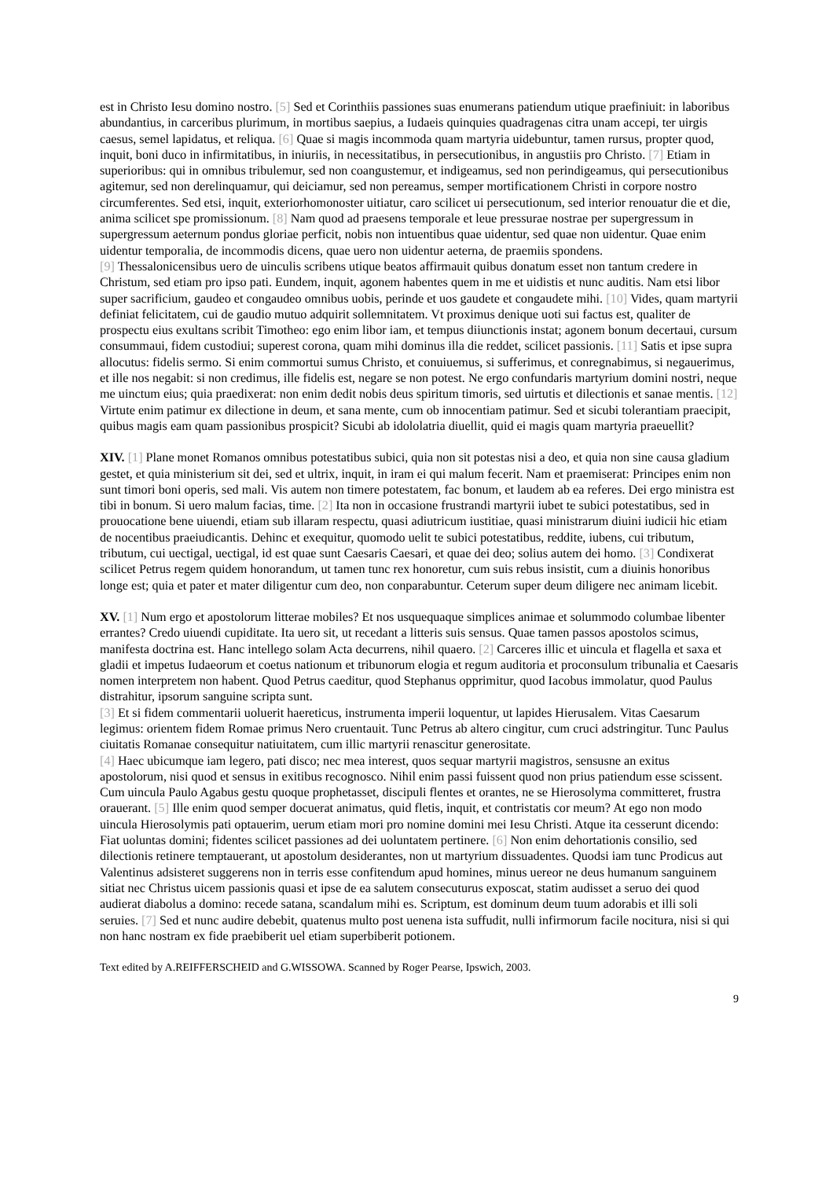est in Christo Iesu domino nostro. [5] Sed et Corinthiis passiones suas enumerans patiendum utique praefiniuit: in laboribus abundantius, in carceribus plurimum, in mortibus saepius, a Iudaeis quinquies quadragenas citra unam accepi, ter uirgis caesus, semel lapidatus, et reliqua. [6] Quae si magis incommoda quam martyria uidebuntur, tamen rursus, propter quod, inquit, boni duco in infirmitatibus, in iniuriis, in necessitatibus, in persecutionibus, in angustiis pro Christo. [7] Etiam in superioribus: qui in omnibus tribulemur, sed non coangustemur, et indigeamus, sed non perindigeamus, qui persecutionibus agitemur, sed non derelinquamur, qui deiciamur, sed non pereamus, semper mortificationem Christi in corpore nostro circumferentes. Sed etsi, inquit, exteriorhomonoster uitiatur, caro scilicet ui persecutionum, sed interior renouatur die et die, anima scilicet spe promissionum. [8] Nam quod ad praesens temporale et leue pressurae nostrae per supergressum in supergressum aeternum pondus gloriae perficit, nobis non intuentibus quae uidentur, sed quae non uidentur. Quae enim uidentur temporalia, de incommodis dicens, quae uero non uidentur aeterna, de praemiis spondens.
[9] Thessalonicensibus uero de uinculis scribens utique beatos affirmauit quibus donatum esset non tantum credere in Christum, sed etiam pro ipso pati. Eundem, inquit, agonem habentes quem in me et uidistis et nunc auditis. Nam etsi libor super sacrificium, gaudeo et congaudeo omnibus uobis, perinde et uos gaudete et congaudete mihi. [10] Vides, quam martyrii definiat felicitatem, cui de gaudio mutuo adquirit sollemnitatem. Vt proximus denique uoti sui factus est, qualiter de prospectu eius exultans scribit Timotheo: ego enim libor iam, et tempus diiunctionis instat; agonem bonum decertaui, cursum consummaui, fidem custodiui; superest corona, quam mihi dominus illa die reddet, scilicet passionis. [11] Satis et ipse supra allocutus: fidelis sermo. Si enim commortui sumus Christo, et conuiuemus, si sufferimus, et conregnabimus, si negauerimus, et ille nos negabit: si non credimus, ille fidelis est, negare se non potest. Ne ergo confundaris martyrium domini nostri, neque me uinctum eius; quia praedixerat: non enim dedit nobis deus spiritum timoris, sed uirtutis et dilectionis et sanae mentis. [12] Virtute enim patimur ex dilectione in deum, et sana mente, cum ob innocentiam patimur. Sed et sicubi tolerantiam praecipit, quibus magis eam quam passionibus prospicit? Sicubi ab idololatria diuellit, quid ei magis quam martyria praeuellit?
XIV. [1] Plane monet Romanos omnibus potestatibus subici, quia non sit potestas nisi a deo, et quia non sine causa gladium gestet, et quia ministerium sit dei, sed et ultrix, inquit, in iram ei qui malum fecerit. Nam et praemiserat: Principes enim non sunt timori boni operis, sed mali. Vis autem non timere potestatem, fac bonum, et laudem ab ea referes. Dei ergo ministra est tibi in bonum. Si uero malum facias, time. [2] Ita non in occasione frustrandi martyrii iubet te subici potestatibus, sed in prouocatione bene uiuendi, etiam sub illaram respectu, quasi adiutricum iustitiae, quasi ministrarum diuini iudicii hic etiam de nocentibus praeiudicantis. Dehinc et exequitur, quomodo uelit te subici potestatibus, reddite, iubens, cui tributum, tributum, cui uectigal, uectigal, id est quae sunt Caesaris Caesari, et quae dei deo; solius autem dei homo. [3] Condixerat scilicet Petrus regem quidem honorandum, ut tamen tunc rex honoretur, cum suis rebus insistit, cum a diuinis honoribus longe est; quia et pater et mater diligentur cum deo, non conparabuntur. Ceterum super deum diligere nec animam licebit.
XV. [1] Num ergo et apostolorum litterae mobiles? Et nos usquequaque simplices animae et solummodo columbae libenter errantes? Credo uiuendi cupiditate. Ita uero sit, ut recedant a litteris suis sensus. Quae tamen passos apostolos scimus, manifesta doctrina est. Hanc intellego solam Acta decurrens, nihil quaero. [2] Carceres illic et uincula et flagella et saxa et gladii et impetus Iudaeorum et coetus nationum et tribunorum elogia et regum auditoria et proconsulum tribunalia et Caesaris nomen interpretem non habent. Quod Petrus caeditur, quod Stephanus opprimitur, quod Iacobus immolatur, quod Paulus distrahitur, ipsorum sanguine scripta sunt.
[3] Et si fidem commentarii uoluerit haereticus, instrumenta imperii loquentur, ut lapides Hierusalem. Vitas Caesarum legimus: orientem fidem Romae primus Nero cruentauit. Tunc Petrus ab altero cingitur, cum cruci adstringitur. Tunc Paulus ciuitatis Romanae consequitur natiuitatem, cum illic martyrii renascitur generositate.
[4] Haec ubicumque iam legero, pati disco; nec mea interest, quos sequar martyrii magistros, sensusne an exitus apostolorum, nisi quod et sensus in exitibus recognosco. Nihil enim passi fuissent quod non prius patiendum esse scissent. Cum uincula Paulo Agabus gestu quoque prophetasset, discipuli flentes et orantes, ne se Hierosolyma committeret, frustra orauerant. [5] Ille enim quod semper docuerat animatus, quid fletis, inquit, et contristatis cor meum? At ego non modo uincula Hierosolymis pati optauerim, uerum etiam mori pro nomine domini mei Iesu Christi. Atque ita cesserunt dicendo: Fiat uoluntas domini; fidentes scilicet passiones ad dei uoluntatem pertinere. [6] Non enim dehortationis consilio, sed dilectionis retinere temptauerant, ut apostolum desiderantes, non ut martyrium dissuadentes. Quodsi iam tunc Prodicus aut Valentinus adsisteret suggerens non in terris esse confitendum apud homines, minus uereor ne deus humanum sanguinem sitiat nec Christus uicem passionis quasi et ipse de ea salutem consecuturus exposcat, statim audisset a seruo dei quod audierat diabolus a domino: recede satana, scandalum mihi es. Scriptum, est dominum deum tuum adorabis et illi soli seruies. [7] Sed et nunc audire debebit, quatenus multo post uenena ista suffudit, nulli infirmorum facile nocitura, nisi si qui non hanc nostram ex fide praebiberit uel etiam superbiberit potionem.
Text edited by A.REIFFERSCHEID and G.WISSOWA. Scanned by Roger Pearse, Ipswich, 2003.
9